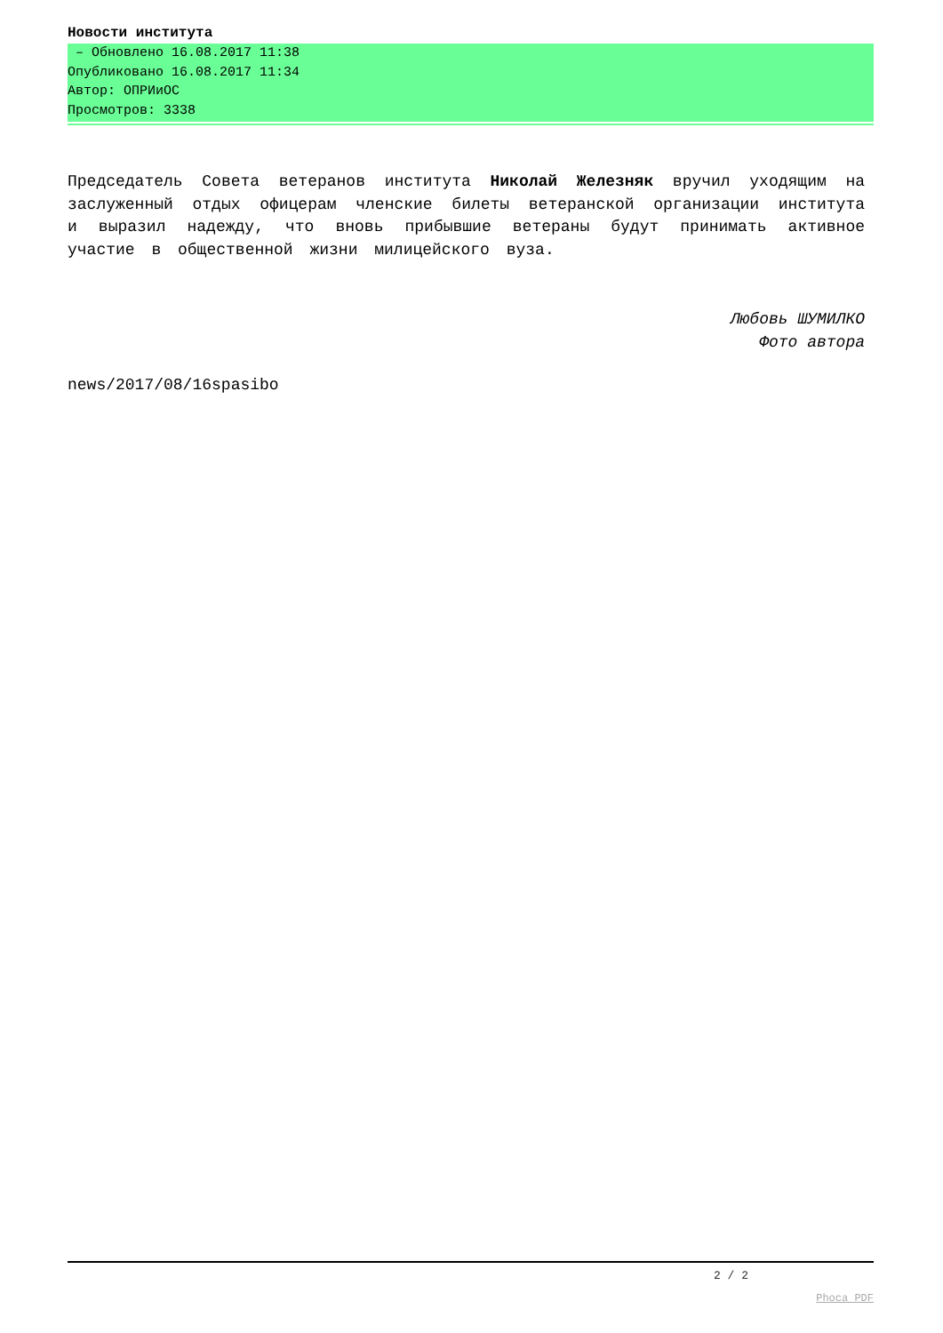Новости института
– Обновлено 16.08.2017 11:38
Опубликовано 16.08.2017 11:34
Автор: ОПРИиОС
Просмотров: 3338
Председатель Совета ветеранов института Николай Железняк вручил уходящим на заслуженный отдых офицерам членские билеты ветеранской организации института и выразил надежду, что вновь прибывшие ветераны будут принимать активное участие в общественной жизни милицейского вуза.
Любовь ШУМИЛКО
Фото автора
news/2017/08/16spasibo
2 / 2
Phoca PDF